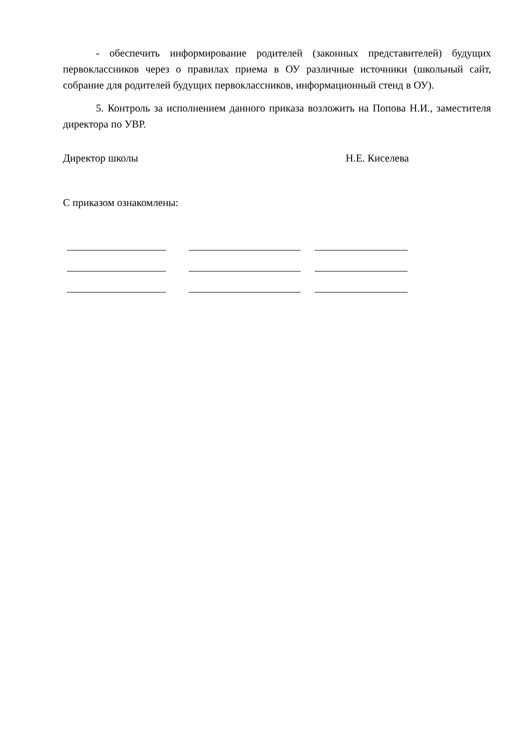- обеспечить информирование родителей (законных представителей) будущих первоклассников через о правилах приема в ОУ различные источники (школьный сайт, собрание для родителей будущих первоклассников, информационный стенд в ОУ).
5. Контроль за исполнением данного приказа возложить на Попова Н.И., заместителя директора по УВР.
Директор школы Н.Е. Киселева
С приказом ознакомлены: